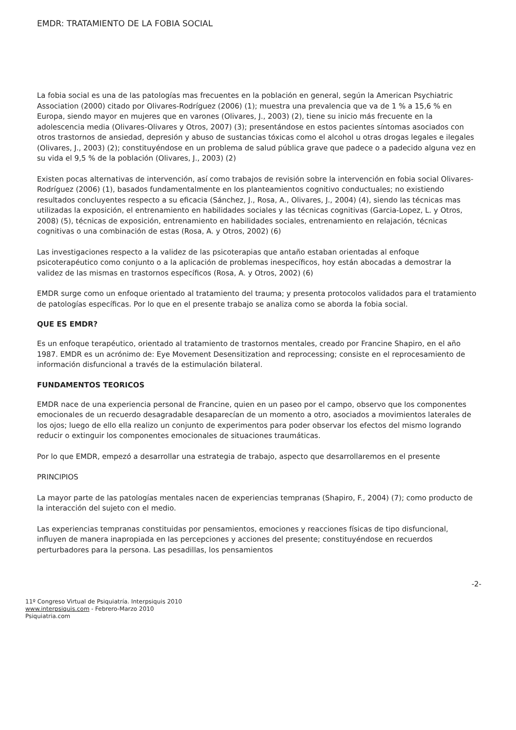EMDR: TRATAMIENTO DE LA FOBIA SOCIAL
La fobia social es una de las patologías mas frecuentes en la población en general, según la American Psychiatric Association (2000) citado por Olivares-Rodríguez (2006) (1); muestra una prevalencia que va de 1 % a 15,6 % en Europa, siendo mayor en mujeres que en varones (Olivares, J., 2003) (2), tiene su inicio más frecuente en la adolescencia media (Olivares-Olivares y Otros, 2007) (3); presentándose en estos pacientes síntomas asociados con otros trastornos de ansiedad, depresión y abuso de sustancias tóxicas como el alcohol u otras drogas legales e ilegales (Olivares, J., 2003) (2); constituyéndose en un problema de salud pública grave que padece o a padecido alguna vez en su vida el 9,5 % de la población (Olivares, J., 2003) (2)
Existen pocas alternativas de intervención, así como trabajos de revisión sobre la intervención en fobia social Olivares-Rodríguez (2006) (1), basados fundamentalmente en los planteamientos cognitivo conductuales; no existiendo resultados concluyentes respecto a su eficacia (Sánchez, J., Rosa, A., Olivares, J., 2004) (4), siendo las técnicas mas utilizadas la exposición, el entrenamiento en habilidades sociales y las técnicas cognitivas (Garcia-Lopez, L. y Otros, 2008) (5), técnicas de exposición, entrenamiento en habilidades sociales, entrenamiento en relajación, técnicas cognitivas o una combinación de estas (Rosa, A. y Otros, 2002) (6)
Las investigaciones respecto a la validez de las psicoterapias que antaño estaban orientadas al enfoque psicoterapéutico como conjunto o a la aplicación de problemas inespecíficos, hoy están abocadas a demostrar la validez de las mismas en trastornos específicos (Rosa, A. y Otros, 2002) (6)
EMDR surge como un enfoque orientado al tratamiento del trauma; y presenta protocolos validados para el tratamiento de patologías específicas. Por lo que en el presente trabajo se analiza como se aborda la fobia social.
QUE ES EMDR?
Es un enfoque terapéutico, orientado al tratamiento de trastornos mentales, creado por Francine Shapiro, en el año 1987. EMDR es un acrónimo de: Eye Movement Desensitization and reprocessing; consiste en el reprocesamiento de información disfuncional a través de la estimulación bilateral.
FUNDAMENTOS TEORICOS
EMDR nace de una experiencia personal de Francine, quien en un paseo por el campo, observo que los componentes emocionales de un recuerdo desagradable desaparecían de un momento a otro, asociados a movimientos laterales de los ojos; luego de ello ella realizo un conjunto de experimentos para poder observar los efectos del mismo logrando reducir o extinguir los componentes emocionales de situaciones traumáticas.
Por lo que EMDR, empezó a desarrollar una estrategia de trabajo, aspecto que desarrollaremos en el presente
PRINCIPIOS
La mayor parte de las patologías mentales nacen de experiencias tempranas (Shapiro, F., 2004) (7); como producto de la interacción del sujeto con el medio.
Las experiencias tempranas constituidas por pensamientos, emociones y reacciones físicas de tipo disfuncional, influyen de manera inapropiada en las percepciones y acciones del presente; constituyéndose en recuerdos perturbadores para la persona. Las pesadillas, los pensamientos
-2-
11º Congreso Virtual de Psiquiatría. Interpsiquis 2010
www.interpsiquis.com - Febrero-Marzo 2010
Psiquiatria.com